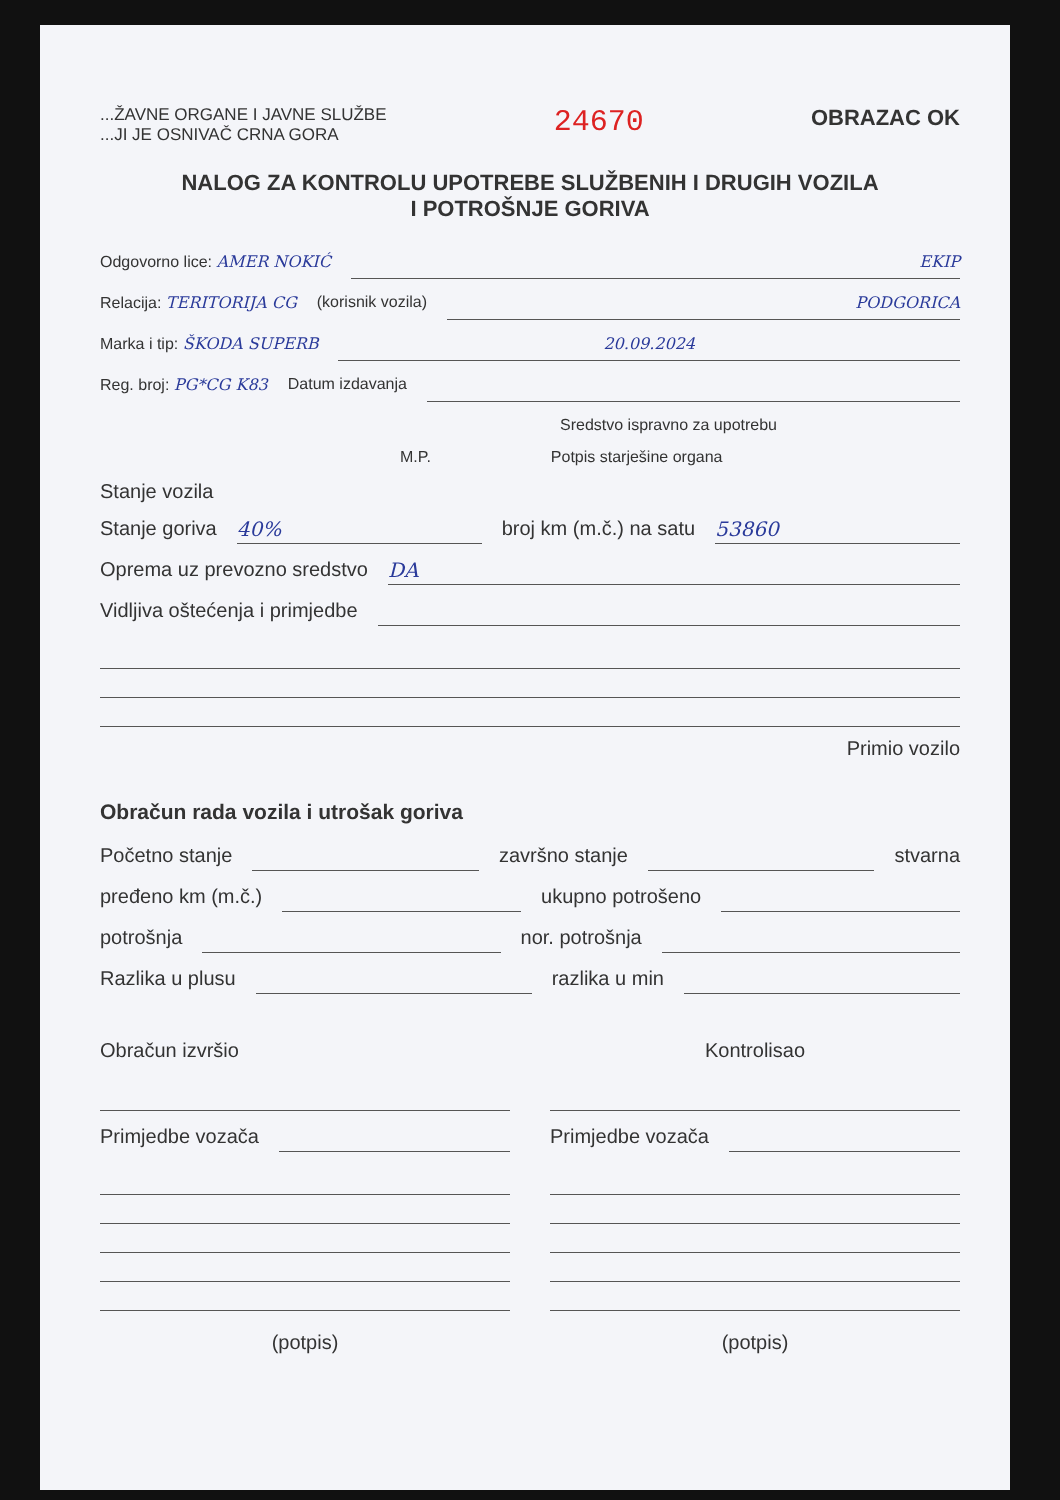...ŽAVNE ORGANE I JAVNE SLUŽBE
...JI JE OSNIVAČ CRNA GORA
24670
OBRAZAC OK
NALOG ZA KONTROLU UPOTREBE SLUŽBENIH I DRUGIH VOZILA
I POTROŠNJE GORIVA
Odgovorno lice: AMER NOKIĆ EKIP
Relacija: TERITORIJA CG (korisnik vozila) PODGORICA
Marka i tip: ŠKODA SUPERB 20.09.2024
Reg. broj: PG*CG K83 Datum izdavanja
Sredstvo ispravno za upotrebu
M.P. Potpis starješine organa
Stanje vozila
Stanje goriva 40% broj km (m.č.) na satu 53860
Oprema uz prevozno sredstvo DA
Vidljiva oštećenja i primjedbe
Primio vozilo
Obračun rada vozila i utrošak goriva
Početno stanje završno stanje stvarna
pređeno km (m.č.) ukupno potrošeno
potrošnja nor. potrošnja
Razlika u plusu razlika u min
Obračun izvršio
Primjedbe vozača
(potpis)
Kontrolisao
Primjedbe vozača
(potpis)